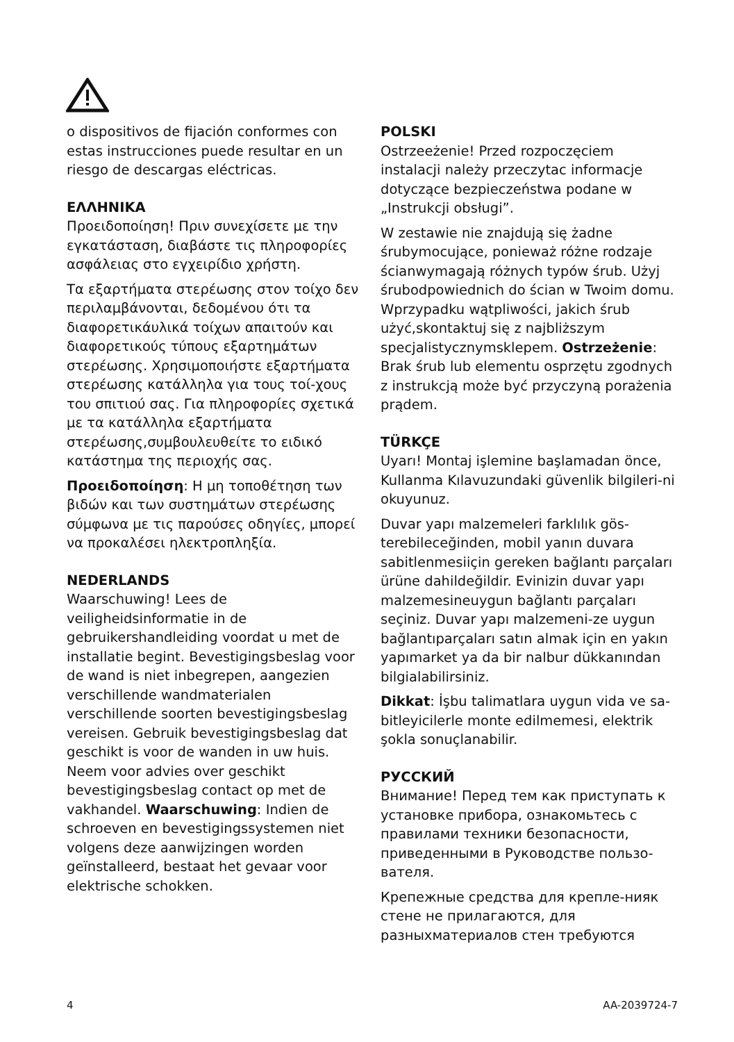o dispositivos de fijación conformes con estas instrucciones puede resultar en un riesgo de descargas eléctricas.
ΕΛΛΗΝΙΚΑ
Προειδοποίηση! Πριν συνεχίσετε με την εγκατάσταση, διαβάστε τις πληροφορίες ασφάλειας στο εγχειρίδιο χρήστη.
Τα εξαρτήματα στερέωσης στον τοίχο δεν περιλαμβάνονται, δεδομένου ότι τα διαφορετικάυλικά τοίχων απαιτούν και διαφορετικούς τύπους εξαρτημάτων στερέωσης. Χρησιμοποιήστε εξαρτήματα στερέωσης κατάλληλα για τους τοί-χους του σπιτιού σας. Για πληροφορίες σχετικά με τα κατάλληλα εξαρτήματα στερέωσης,συμβουλευθείτε το ειδικό κατάστημα της περιοχής σας.
Προειδοποίηση: Η μη τοποθέτηση των βιδών και των συστημάτων στερέωσης σύμφωνα με τις παρούσες οδηγίες, μπορεί να προκαλέσει ηλεκτροπληξία.
NEDERLANDS
Waarschuwing! Lees de veiligheidsinformatie in de gebruikershandleiding voordat u met de installatie begint. Bevestigingsbeslag voor de wand is niet inbegrepen, aangezien verschillende wandmaterialen verschillende soorten bevestigingsbeslag vereisen. Gebruik bevestigingsbeslag dat geschikt is voor de wanden in uw huis. Neem voor advies over geschikt bevestigingsbeslag contact op met de vakhandel. Waarschuwing: Indien de schroeven en bevestigingssystemen niet volgens deze aanwijzingen worden geïnstalleerd, bestaat het gevaar voor elektrische schokken.
POLSKI
Ostrzeeżenie! Przed rozpoczęciem instalacji należy przeczytac informacje dotyczące bezpieczeństwa podane w „Instrukcji obsługi”.
W zestawie nie znajdują się żadne śrubymocujące, ponieważ różne rodzaje ścianwymagają różnych typów śrub. Użyj śrubodpowiednich do ścian w Twoim domu. Wprzypadku wątpliwości, jakich śrub użyć,skontaktuj się z najbliższym specjalistycznymsklepem. Ostrzeżenie: Brak śrub lub elementu osprzętu zgodnych z instrukcją może być przyczyną porażenia prądem.
TÜRKÇE
Uyarı! Montaj işlemine başlamadan önce, Kullanma Kılavuzundaki güvenlik bilgileri-ni okuyunuz.
Duvar yapı malzemeleri farklılık gös-terebileceğinden, mobil yanın duvara sabitlenmesiiçin gereken bağlantı parçaları ürüne dahildeğildir. Evinizin duvar yapı malzemesineuygun bağlantı parçaları seçiniz. Duvar yapı malzemeni-ze uygun bağlantıparçaları satın almak için en yakın yapımarket ya da bir nalbur dükkanından bilgialabilirsiniz.
Dikkat: İşbu talimatlara uygun vida ve sa-bitleyicilerle monte edilmemesi, elektrik şokla sonuçlanabilir.
РУССКИЙ
Внимание! Перед тем как приступать к установке прибора, ознакомьтесь с правилами техники безопасности, приведенными в Руководстве пользо-вателя.
Крепежные средства для крепле-нияк стене не прилагаются, для разныхматериалов стен требуются
4 AA-2039724-7